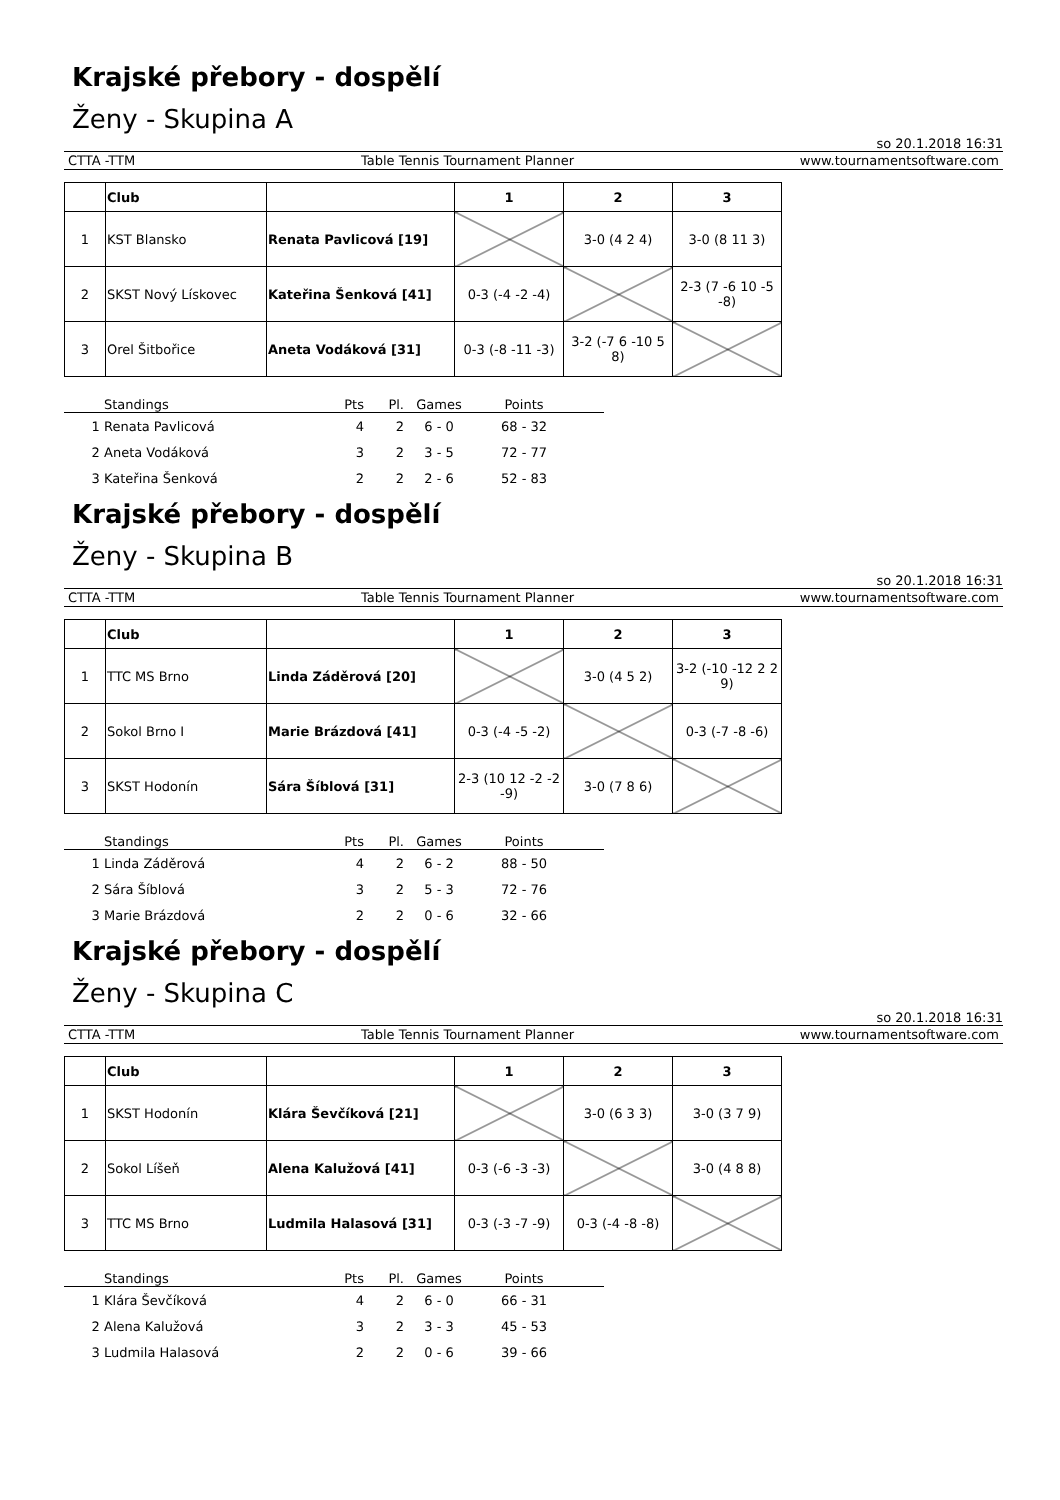Krajské přebory - dospělí
Ženy - Skupina A
so 20.1.2018 16:31
CTTA -TTM Table Tennis Tournament Planner www.tournamentsoftware.com
| | Club | | 1 | 2 | 3 |
| --- | --- | --- | --- | --- | --- |
| 1 | KST Blansko | Renata Pavlicová [19] | | 3-0 (4 2 4) | 3-0 (8 11 3) |
| 2 | SKST Nový Lískovec | Kateřina Šenková [41] | 0-3 (-4 -2 -4) | | 2-3 (7 -6 10 -5 -8) |
| 3 | Orel Šitbořice | Aneta Vodáková [31] | 0-3 (-8 -11 -3) | 3-2 (-7 6 -10 5 8) | |
| | Standings | Pts | Pl. | Games | Points | |
| --- | --- | --- | --- | --- | --- | --- |
| 1 | Renata Pavlicová | 4 | 2 | 6 - 0 | 68 - 32 | |
| 2 | Aneta Vodáková | 3 | 2 | 3 - 5 | 72 - 77 | |
| 3 | Kateřina Šenková | 2 | 2 | 2 - 6 | 52 - 83 | |
Krajské přebory - dospělí
Ženy - Skupina B
so 20.1.2018 16:31
CTTA -TTM Table Tennis Tournament Planner www.tournamentsoftware.com
| | Club | | 1 | 2 | 3 |
| --- | --- | --- | --- | --- | --- |
| 1 | TTC MS Brno | Linda Záděrová [20] | | 3-0 (4 5 2) | 3-2 (-10 -12 2 2 9) |
| 2 | Sokol Brno I | Marie Brázdová [41] | 0-3 (-4 -5 -2) | | 0-3 (-7 -8 -6) |
| 3 | SKST Hodonín | Sára Šíblová [31] | 2-3 (10 12 -2 -2 -9) | 3-0 (7 8 6) | |
| | Standings | Pts | Pl. | Games | Points | |
| --- | --- | --- | --- | --- | --- | --- |
| 1 | Linda Záděrová | 4 | 2 | 6 - 2 | 88 - 50 | |
| 2 | Sára Šíblová | 3 | 2 | 5 - 3 | 72 - 76 | |
| 3 | Marie Brázdová | 2 | 2 | 0 - 6 | 32 - 66 | |
Krajské přebory - dospělí
Ženy - Skupina C
so 20.1.2018 16:31
CTTA -TTM Table Tennis Tournament Planner www.tournamentsoftware.com
| | Club | | 1 | 2 | 3 |
| --- | --- | --- | --- | --- | --- |
| 1 | SKST Hodonín | Klára Ševčíková [21] | | 3-0 (6 3 3) | 3-0 (3 7 9) |
| 2 | Sokol Líšeň | Alena Kalužová [41] | 0-3 (-6 -3 -3) | | 3-0 (4 8 8) |
| 3 | TTC MS Brno | Ludmila Halasová [31] | 0-3 (-3 -7 -9) | 0-3 (-4 -8 -8) | |
| | Standings | Pts | Pl. | Games | Points | |
| --- | --- | --- | --- | --- | --- | --- |
| 1 | Klára Ševčíková | 4 | 2 | 6 - 0 | 66 - 31 | |
| 2 | Alena Kalužová | 3 | 2 | 3 - 3 | 45 - 53 | |
| 3 | Ludmila Halasová | 2 | 2 | 0 - 6 | 39 - 66 | |